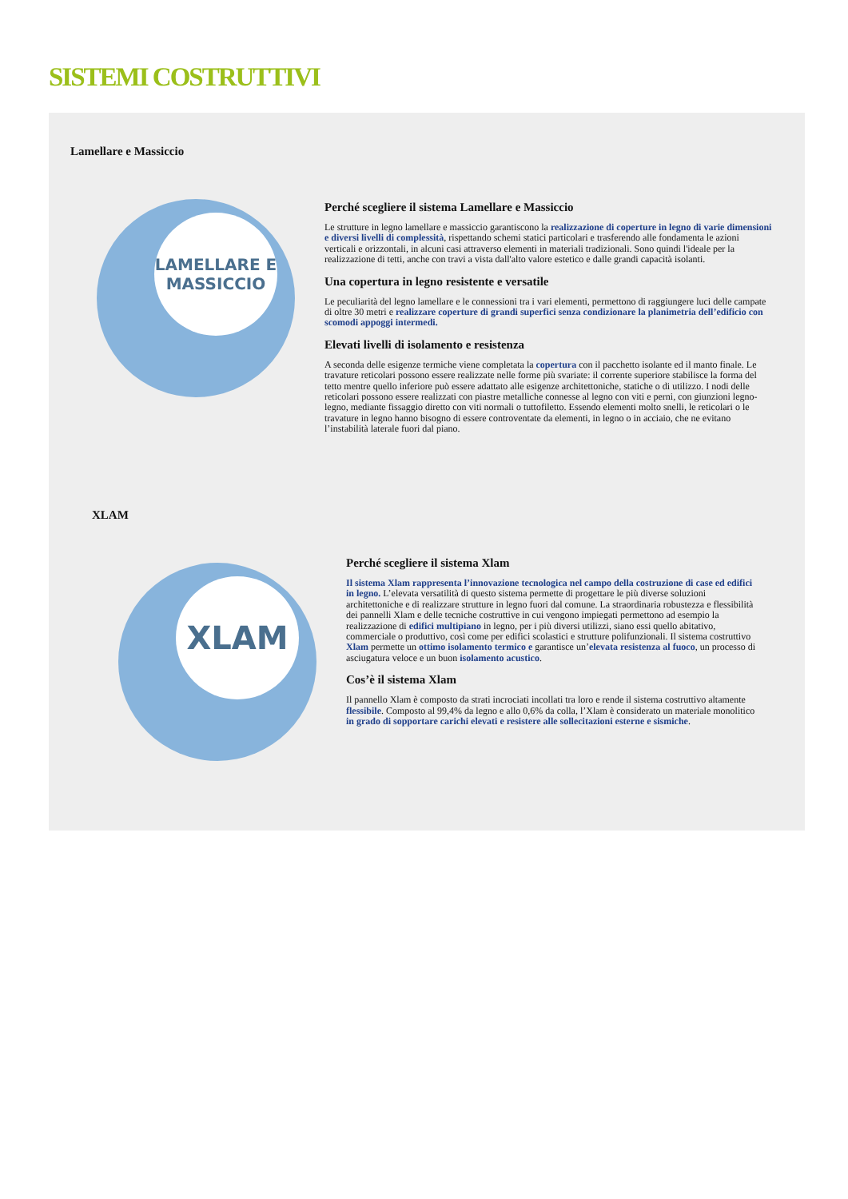SISTEMI COSTRUTTIVI
Lamellare e Massiccio
LAMELLARE E
MASSICCIO
Perché scegliere il sistema Lamellare e Massiccio
Le strutture in legno lamellare e massiccio garantiscono la realizzazione di coperture in legno di varie dimensioni e diversi livelli di complessità, rispettando schemi statici particolari e trasferendo alle fondamenta le azioni verticali e orizzontali, in alcuni casi attraverso elementi in materiali tradizionali. Sono quindi l'ideale per la realizzazione di tetti, anche con travi a vista dall'alto valore estetico e dalle grandi capacità isolanti.
Una copertura in legno resistente e versatile
Le peculiarità del legno lamellare e le connessioni tra i vari elementi, permettono di raggiungere luci delle campate di oltre 30 metri e realizzare coperture di grandi superfici senza condizionare la planimetria dell’edificio con scomodi appoggi intermedi.
Elevati livelli di isolamento e resistenza
A seconda delle esigenze termiche viene completata la copertura con il pacchetto isolante ed il manto finale. Le travature reticolari possono essere realizzate nelle forme più svariate: il corrente superiore stabilisce la forma del tetto mentre quello inferiore può essere adattato alle esigenze architettoniche, statiche o di utilizzo. I nodi delle reticolari possono essere realizzati con piastre metalliche connesse al legno con viti e perni, con giunzioni legno-legno, mediante fissaggio diretto con viti normali o tuttofiletto. Essendo elementi molto snelli, le reticolari o le travature in legno hanno bisogno di essere controventate da elementi, in legno o in acciaio, che ne evitano l’instabilità laterale fuori dal piano.
XLAM
XLAM
Perché scegliere il sistema Xlam
Il sistema Xlam rappresenta l’innovazione tecnologica nel campo della costruzione di case ed edifici in legno. L’elevata versatilità di questo sistema permette di progettare le più diverse soluzioni architettoniche e di realizzare strutture in legno fuori dal comune. La straordinaria robustezza e flessibilità dei pannelli Xlam e delle tecniche costruttive in cui vengono impiegati permettono ad esempio la realizzazione di edifici multipiano in legno, per i più diversi utilizzi, siano essi quello abitativo, commerciale o produttivo, così come per edifici scolastici e strutture polifunzionali. Il sistema costruttivo Xlam permette un ottimo isolamento termico e garantisce un’elevata resistenza al fuoco, un processo di asciugatura veloce e un buon isolamento acustico.
Cos’è il sistema Xlam
Il pannello Xlam è composto da strati incrociati incollati tra loro e rende il sistema costruttivo altamente flessibile. Composto al 99,4% da legno e allo 0,6% da colla, l’Xlam è considerato un materiale monolitico in grado di sopportare carichi elevati e resistere alle sollecitazioni esterne e sismiche.